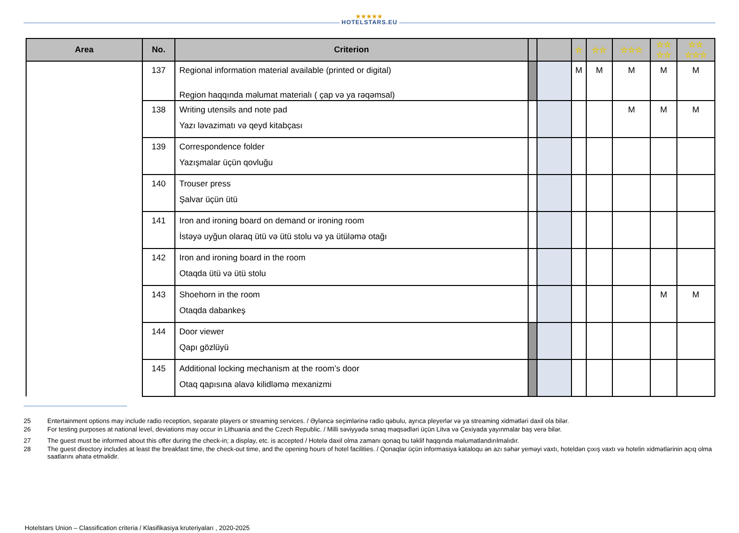★★★★★
HOTELSTARS.EU
| Area | No. | Criterion | | | ☆ | ☆☆ | ☆☆☆ | ☆☆ ☆☆ | ☆☆ ☆☆☆ |
| --- | --- | --- | --- | --- | --- | --- | --- | --- | --- |
| | 137 | Regional information material available (printed or digital) Region haqqında məlumat materialı ( çap və ya rəqəmsal) | | | M | M | M | M | M |
| | 138 | Writing utensils and note pad Yazı ləvazimatı və qeyd kitabçası | | | | | M | M | M |
| | 139 | Correspondence folder Yazışmalar üçün qovluğu | | | | | | | |
| | 140 | Trouser press Şalvar üçün ütü | | | | | | | |
| | 141 | Iron and ironing board on demand or ironing room İstəyə uyğun olaraq ütü və ütü stolu və ya ütüləmə otağı | | | | | | | |
| | 142 | Iron and ironing board in the room Otaqda ütü və ütü stolu | | | | | | | |
| | 143 | Shoehorn in the room Otaqda dabankeş | | | | | | M | M |
| | 144 | Door viewer Qapı gözlüyü | | | | | | | |
| | 145 | Additional locking mechanism at the room’s door Otaq qapısına əlavə kilidləmə mexanizmi | | | | | | | |
25 Entertainment options may include radio reception, separate players or streaming services. / Əyləncə seçimlərinə radio qəbulu, ayrıca pleyerlər və ya streaming xidmətləri daxil ola bilər.
26 For testing purposes at national level, deviations may occur in Lithuania and the Czech Republic. / Milli səviyyədə sınaq məqsədləri üçün Litva və Çexiyada yayınmalar baş verə bilər.
27 The guest must be informed about this offer during the check-in; a display, etc. is accepted / Hotelə daxil olma zamanı qonaq bu təklif haqqında məlumatlandırılmalıdır.
28 The guest directory includes at least the breakfast time, the check-out time, and the opening hours of hotel facilities. / Qonaqlar üçün informasiya kataloqu ən azı səhər yeməyi vaxtı, hoteldən çıxış vaxtı və hotelin xidmətlərinin açıq olma saatlarını əhatə etməlidir.
Hotelstars Union – Classification criteria / Klasifikasiya kruteriyaları , 2020-2025